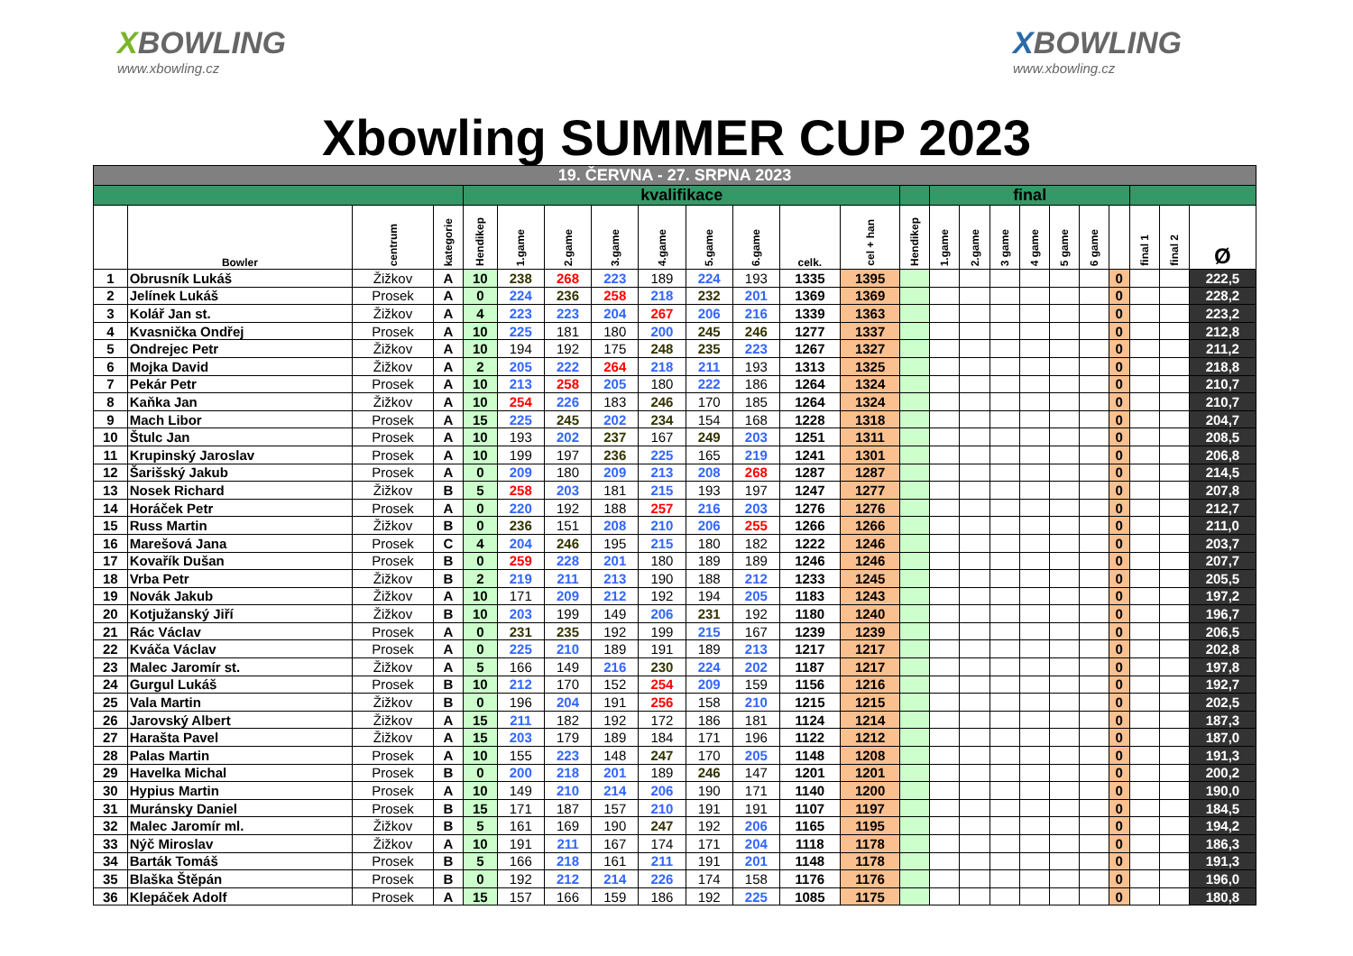XBOWLING
www.xbowling.cz
XBOWLING
www.xbowling.cz
Xbowling SUMMER CUP 2023
| 19. ČERVNA - 27. SRPNA 2023 | | | | | | | | | | | | | | | | | | | | | | | |
| | | | | kvalifikace | | | | | | | | | | final | | | | | | | | | |
| | Bowler | centrum | kategorie | Hendikep | 1.game | 2.game | 3.game | 4.game | 5.game | 6.game | celk. | cel + han | Hendikep | 1.game | 2.game | 3 game | 4 game | 5 game | 6 game | | final 1 | final 2 | Ø |
| 1 | Obrusník Lukáš | Žižkov | A | 10 | 238 | 268 | 223 | 189 | 224 | 193 | 1335 | 1395 | | | | | | | | 0 | | | 222,5 |
| 2 | Jelínek Lukáš | Prosek | A | 0 | 224 | 236 | 258 | 218 | 232 | 201 | 1369 | 1369 | | | | | | | | 0 | | | 228,2 |
| 3 | Kolář Jan st. | Žižkov | A | 4 | 223 | 223 | 204 | 267 | 206 | 216 | 1339 | 1363 | | | | | | | | 0 | | | 223,2 |
| 4 | Kvasnička Ondřej | Prosek | A | 10 | 225 | 181 | 180 | 200 | 245 | 246 | 1277 | 1337 | | | | | | | | 0 | | | 212,8 |
| 5 | Ondrejec Petr | Žižkov | A | 10 | 194 | 192 | 175 | 248 | 235 | 223 | 1267 | 1327 | | | | | | | | 0 | | | 211,2 |
| 6 | Mojka David | Žižkov | A | 2 | 205 | 222 | 264 | 218 | 211 | 193 | 1313 | 1325 | | | | | | | | 0 | | | 218,8 |
| 7 | Pekár Petr | Prosek | A | 10 | 213 | 258 | 205 | 180 | 222 | 186 | 1264 | 1324 | | | | | | | | 0 | | | 210,7 |
| 8 | Kaňka Jan | Žižkov | A | 10 | 254 | 226 | 183 | 246 | 170 | 185 | 1264 | 1324 | | | | | | | | 0 | | | 210,7 |
| 9 | Mach Libor | Prosek | A | 15 | 225 | 245 | 202 | 234 | 154 | 168 | 1228 | 1318 | | | | | | | | 0 | | | 204,7 |
| 10 | Štulc Jan | Prosek | A | 10 | 193 | 202 | 237 | 167 | 249 | 203 | 1251 | 1311 | | | | | | | | 0 | | | 208,5 |
| 11 | Krupinský Jaroslav | Prosek | A | 10 | 199 | 197 | 236 | 225 | 165 | 219 | 1241 | 1301 | | | | | | | | 0 | | | 206,8 |
| 12 | Šarišský Jakub | Prosek | A | 0 | 209 | 180 | 209 | 213 | 208 | 268 | 1287 | 1287 | | | | | | | | 0 | | | 214,5 |
| 13 | Nosek Richard | Žižkov | B | 5 | 258 | 203 | 181 | 215 | 193 | 197 | 1247 | 1277 | | | | | | | | 0 | | | 207,8 |
| 14 | Horáček Petr | Prosek | A | 0 | 220 | 192 | 188 | 257 | 216 | 203 | 1276 | 1276 | | | | | | | | 0 | | | 212,7 |
| 15 | Russ Martin | Žižkov | B | 0 | 236 | 151 | 208 | 210 | 206 | 255 | 1266 | 1266 | | | | | | | | 0 | | | 211,0 |
| 16 | Marešová Jana | Prosek | C | 4 | 204 | 246 | 195 | 215 | 180 | 182 | 1222 | 1246 | | | | | | | | 0 | | | 203,7 |
| 17 | Kovařík Dušan | Prosek | B | 0 | 259 | 228 | 201 | 180 | 189 | 189 | 1246 | 1246 | | | | | | | | 0 | | | 207,7 |
| 18 | Vrba Petr | Žižkov | B | 2 | 219 | 211 | 213 | 190 | 188 | 212 | 1233 | 1245 | | | | | | | | 0 | | | 205,5 |
| 19 | Novák Jakub | Žižkov | A | 10 | 171 | 209 | 212 | 192 | 194 | 205 | 1183 | 1243 | | | | | | | | 0 | | | 197,2 |
| 20 | Kotjužanský Jiří | Žižkov | B | 10 | 203 | 199 | 149 | 206 | 231 | 192 | 1180 | 1240 | | | | | | | | 0 | | | 196,7 |
| 21 | Rác Václav | Prosek | A | 0 | 231 | 235 | 192 | 199 | 215 | 167 | 1239 | 1239 | | | | | | | | 0 | | | 206,5 |
| 22 | Kváča Václav | Prosek | A | 0 | 225 | 210 | 189 | 191 | 189 | 213 | 1217 | 1217 | | | | | | | | 0 | | | 202,8 |
| 23 | Malec Jaromír st. | Žižkov | A | 5 | 166 | 149 | 216 | 230 | 224 | 202 | 1187 | 1217 | | | | | | | | 0 | | | 197,8 |
| 24 | Gurgul Lukáš | Prosek | B | 10 | 212 | 170 | 152 | 254 | 209 | 159 | 1156 | 1216 | | | | | | | | 0 | | | 192,7 |
| 25 | Vala Martin | Žižkov | B | 0 | 196 | 204 | 191 | 256 | 158 | 210 | 1215 | 1215 | | | | | | | | 0 | | | 202,5 |
| 26 | Jarovský Albert | Žižkov | A | 15 | 211 | 182 | 192 | 172 | 186 | 181 | 1124 | 1214 | | | | | | | | 0 | | | 187,3 |
| 27 | Harašta Pavel | Žižkov | A | 15 | 203 | 179 | 189 | 184 | 171 | 196 | 1122 | 1212 | | | | | | | | 0 | | | 187,0 |
| 28 | Palas Martin | Prosek | A | 10 | 155 | 223 | 148 | 247 | 170 | 205 | 1148 | 1208 | | | | | | | | 0 | | | 191,3 |
| 29 | Havelka Michal | Prosek | B | 0 | 200 | 218 | 201 | 189 | 246 | 147 | 1201 | 1201 | | | | | | | | 0 | | | 200,2 |
| 30 | Hypius Martin | Prosek | A | 10 | 149 | 210 | 214 | 206 | 190 | 171 | 1140 | 1200 | | | | | | | | 0 | | | 190,0 |
| 31 | Muránsky Daniel | Prosek | B | 15 | 171 | 187 | 157 | 210 | 191 | 191 | 1107 | 1197 | | | | | | | | 0 | | | 184,5 |
| 32 | Malec Jaromír ml. | Žižkov | B | 5 | 161 | 169 | 190 | 247 | 192 | 206 | 1165 | 1195 | | | | | | | | 0 | | | 194,2 |
| 33 | Nýč Miroslav | Žižkov | A | 10 | 191 | 211 | 167 | 174 | 171 | 204 | 1118 | 1178 | | | | | | | | 0 | | | 186,3 |
| 34 | Barták Tomáš | Prosek | B | 5 | 166 | 218 | 161 | 211 | 191 | 201 | 1148 | 1178 | | | | | | | | 0 | | | 191,3 |
| 35 | Blaška Štěpán | Prosek | B | 0 | 192 | 212 | 214 | 226 | 174 | 158 | 1176 | 1176 | | | | | | | | 0 | | | 196,0 |
| 36 | Klepáček Adolf | Prosek | A | 15 | 157 | 166 | 159 | 186 | 192 | 225 | 1085 | 1175 | | | | | | | | 0 | | | 180,8 |